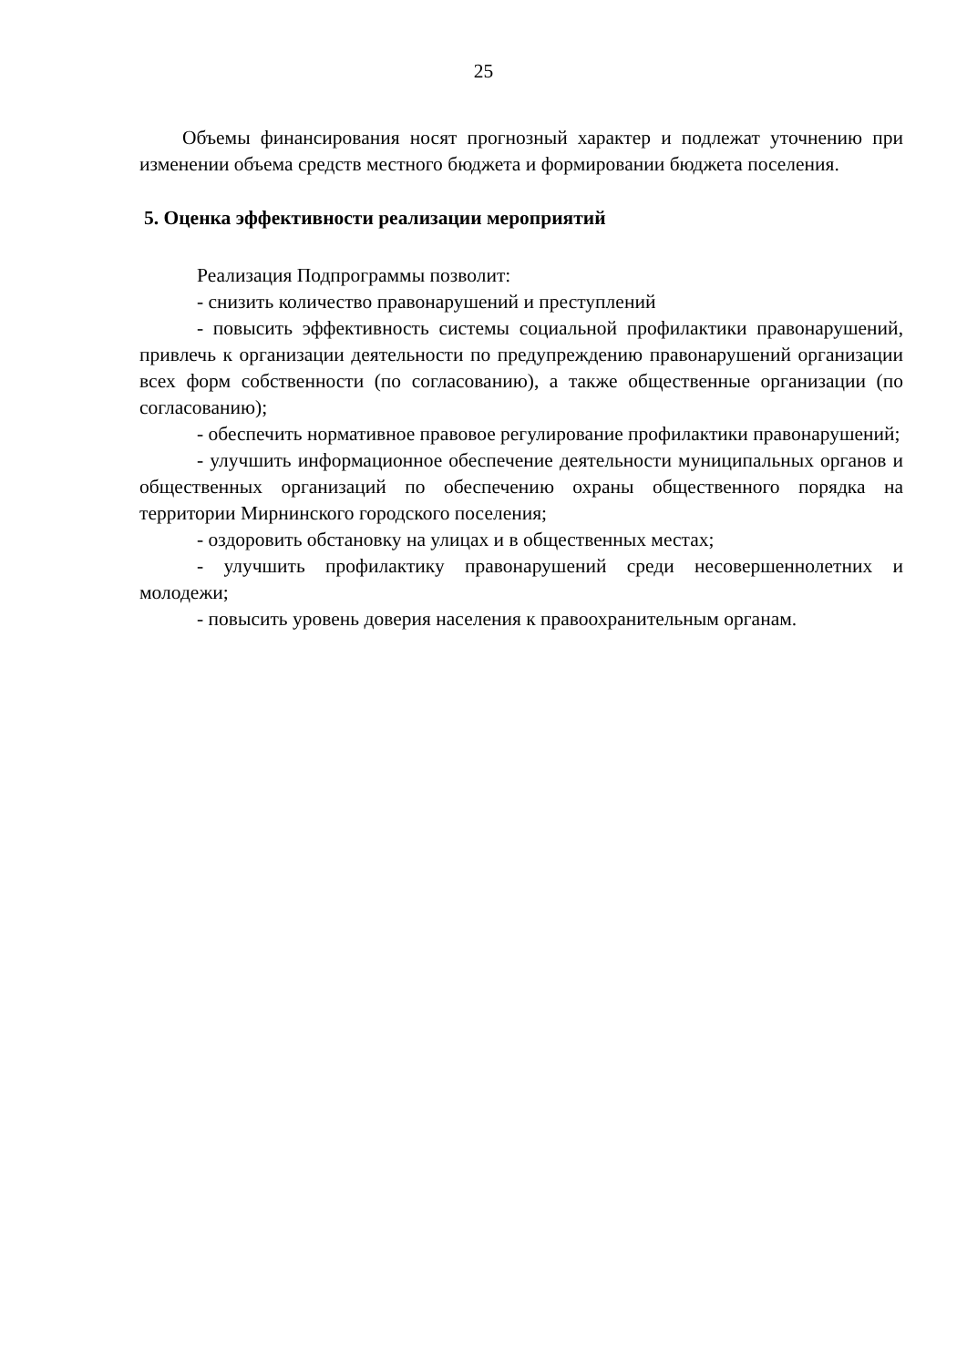25
Объемы финансирования носят прогнозный характер и подлежат уточнению при изменении объема средств местного бюджета и формировании бюджета поселения.
5. Оценка эффективности реализации мероприятий
Реализация Подпрограммы позволит:
- снизить количество правонарушений и преступлений
- повысить эффективность системы социальной профилактики правонарушений, привлечь к организации деятельности по предупреждению правонарушений организации всех форм собственности (по согласованию), а также общественные организации (по согласованию);
- обеспечить нормативное правовое регулирование профилактики правонарушений;
- улучшить информационное обеспечение деятельности муниципальных органов и общественных организаций по обеспечению охраны общественного порядка на территории Мирнинского городского поселения;
- оздоровить обстановку на улицах и в общественных местах;
- улучшить профилактику правонарушений среди несовершеннолетних и молодежи;
- повысить уровень доверия населения к правоохранительным органам.